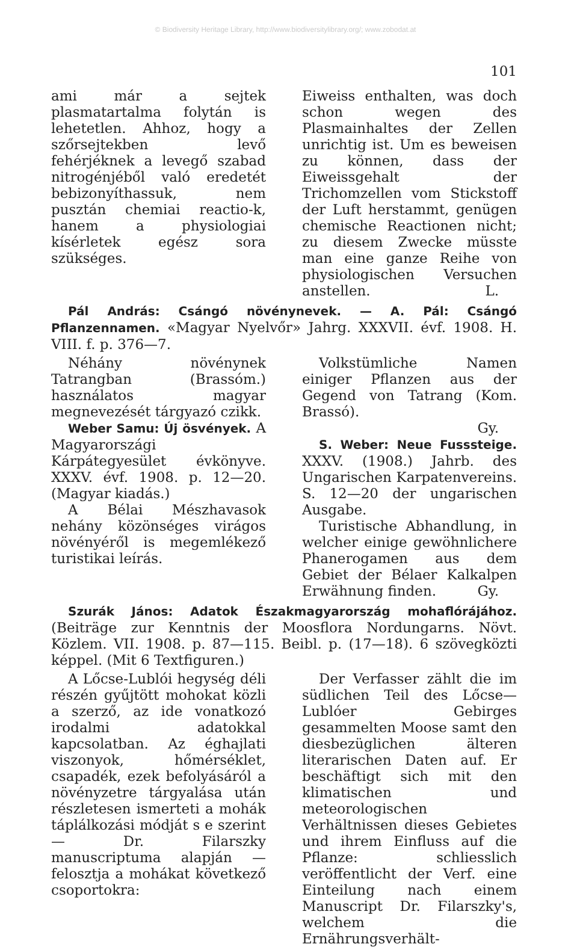© Biodiversity Heritage Library, http://www.biodiversitylibrary.org/; www.zobodat.at
101
ami már a sejtek plasmatartalma folytán is lehetetlen. Ahhoz, hogy a szőrsejtekben levő fehérjéknek a levegő szabad nitrogénjéből való eredetét bebizonyíthassuk, nem pusztán chemiai reactio-k, hanem a physiologiai kísérletek egész sora szükséges.
Eiweiss enthalten, was doch schon wegen des Plasmainhaltes der Zellen unrichtig ist. Um es beweisen zu können, dass der Eiweissgehalt der Trichomzellen vom Stickstoff der Luft herstammt, genügen chemische Reactionen nicht; zu diesem Zwecke müsste man eine ganze Reihe von physiologischen Versuchen anstellen. L.
Pál András: Csángó növénynevek. — A. Pál: Csángó Pflanzennamen. «Magyar Nyelvőr» Jahrg. XXXVII. évf. 1908. H. VIII. f. p. 376—7.
Néhány növénynek Tatrangban (Brassóm.) használatos magyar megnevezését tárgyazó czikk.
Weber Samu: Új ösvények. A Magyarországi Kárpátegyesület évkönyve. XXXV. évf. 1908. p. 12—20. (Magyar kiadás.)
A Bélai Mészhavasok nehány közönséges virágos növényéről is megemlékező turistikai leírás.
Volkstümliche Namen einiger Pflanzen aus der Gegend von Tatrang (Kom. Brassó).
Gy.
S. Weber: Neue Fusssteige. XXXV. (1908.) Jahrb. des Ungarischen Karpatenvereins. S. 12—20 der ungarischen Ausgabe.
Turistische Abhandlung, in welcher einige gewöhnlichere Phanerogamen aus dem Gebiet der Bélaer Kalkalpen Erwähnung finden. Gy.
Szurák János: Adatok Északmagyarország mohaflórájához. (Beiträge zur Kenntnis der Moosflora Nordungarns. Növt. Közlem. VII. 1908. p. 87—115. Beibl. p. (17—18). 6 szövegközti képpel. (Mit 6 Textfiguren.)
A Lőcse-Lublói hegység déli részén gyűjtött mohokat közli a szerző, az ide vonatkozó irodalmi adatokkal kapcsolatban. Az éghajlati viszonyok, hőmérséklet, csapadék, ezek befolyásáról a növényzetre tárgyalása után részletesen ismerteti a mohák táplálkozási módját s e szerint — Dr. Filarszky manuscriptuma alapján — felosztja a mohákat következő csoportokra:
Der Verfasser zählt die im südlichen Teil des Lőcse—Lublóer Gebirges gesammelten Moose samt den diesbezüglichen älteren literarischen Daten auf. Er beschäftigt sich mit den klimatischen und meteorologischen Verhältnissen dieses Gebietes und ihrem Einfluss auf die Pflanze: schliesslich veröffentlicht der Verf. eine Einteilung nach einem Manuscript Dr. Filarszky's, welchem die Ernährungsverhält-